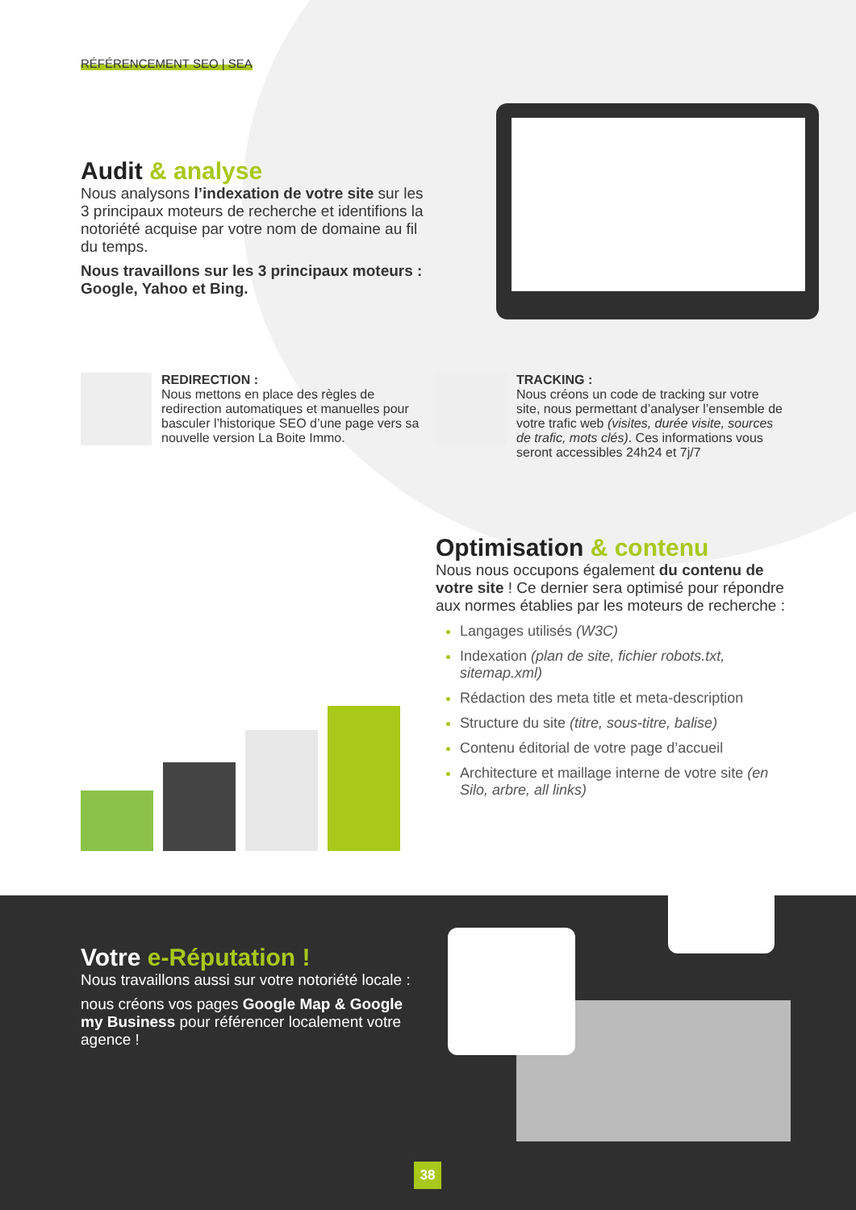RÉFÉRENCEMENT SEO | SEA
Audit & analyse
Nous analysons l’indexation de votre site sur les 3 principaux moteurs de recherche et identifions la notoriété acquise par votre nom de domaine au fil du temps.
Nous travaillons sur les 3 principaux moteurs : Google, Yahoo et Bing.
REDIRECTION :
Nous mettons en place des règles de redirection automatiques et manuelles pour basculer l’historique SEO d’une page vers sa nouvelle version La Boite Immo.
TRACKING :
Nous créons un code de tracking sur votre site, nous permettant d’analyser l’ensemble de votre trafic web (visites, durée visite, sources de trafic, mots clés). Ces informations vous seront accessibles 24h24 et 7j/7
Optimisation & contenu
Nous nous occupons également du contenu de votre site ! Ce dernier sera optimisé pour répondre aux normes établies par les moteurs de recherche :
Langages utilisés (W3C)
Indexation (plan de site, fichier robots.txt, sitemap.xml)
Rédaction des meta title et meta-description
Structure du site (titre, sous-titre, balise)
Contenu éditorial de votre page d’accueil
Architecture et maillage interne de votre site (en Silo, arbre, all links)
Votre e-Réputation !
Nous travaillons aussi sur votre notoriété locale :
nous créons vos pages Google Map & Google my Business pour référencer localement votre agence !
38